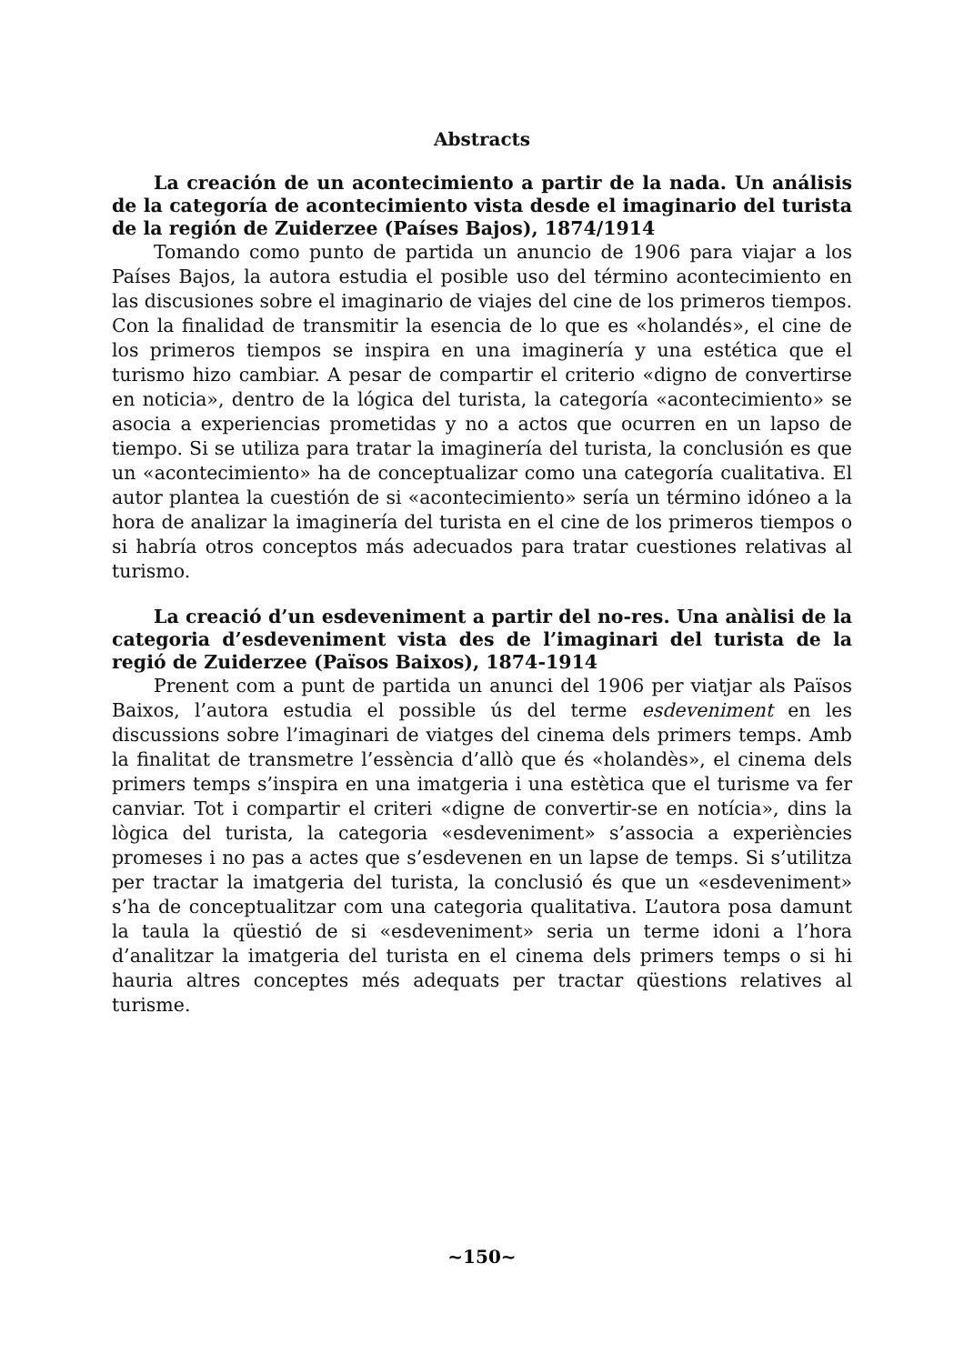Abstracts
La creación de un acontecimiento a partir de la nada. Un análisis de la categoría de acontecimiento vista desde el imaginario del turista de la región de Zuiderzee (Países Bajos), 1874/1914
Tomando como punto de partida un anuncio de 1906 para viajar a los Países Bajos, la autora estudia el posible uso del término acontecimiento en las discusiones sobre el imaginario de viajes del cine de los primeros tiempos. Con la finalidad de transmitir la esencia de lo que es «holandés», el cine de los primeros tiempos se inspira en una imaginería y una estética que el turismo hizo cambiar. A pesar de compartir el criterio «digno de convertirse en noticia», dentro de la lógica del turista, la categoría «acontecimiento» se asocia a experiencias prometidas y no a actos que ocurren en un lapso de tiempo. Si se utiliza para tratar la imaginería del turista, la conclusión es que un «acontecimiento» ha de conceptualizar como una categoría cualitativa. El autor plantea la cuestión de si «acontecimiento» sería un término idóneo a la hora de analizar la imaginería del turista en el cine de los primeros tiempos o si habría otros conceptos más adecuados para tratar cuestiones relativas al turismo.
La creació d’un esdeveniment a partir del no-res. Una anàlisi de la categoria d’esdeveniment vista des de l’imaginari del turista de la regió de Zuiderzee (Països Baixos), 1874-1914
Prenent com a punt de partida un anunci del 1906 per viatjar als Països Baixos, l’autora estudia el possible ús del terme esdeveniment en les discussions sobre l’imaginari de viatges del cinema dels primers temps. Amb la finalitat de transmetre l’essència d’allò que és «holandès», el cinema dels primers temps s’inspira en una imatgeria i una estètica que el turisme va fer canviar. Tot i compartir el criteri «digne de convertir-se en notícia», dins la lògica del turista, la categoria «esdeveniment» s’associa a experiències promeses i no pas a actes que s’esdevenen en un lapse de temps. Si s’utilitza per tractar la imatgeria del turista, la conclusió és que un «esdeveniment» s’ha de conceptualitzar com una categoria qualitativa. L’autora posa damunt la taula la qüestió de si «esdeveniment» seria un terme idoni a l’hora d’analitzar la imatgeria del turista en el cinema dels primers temps o si hi hauria altres conceptes més adequats per tractar qüestions relatives al turisme.
~150~